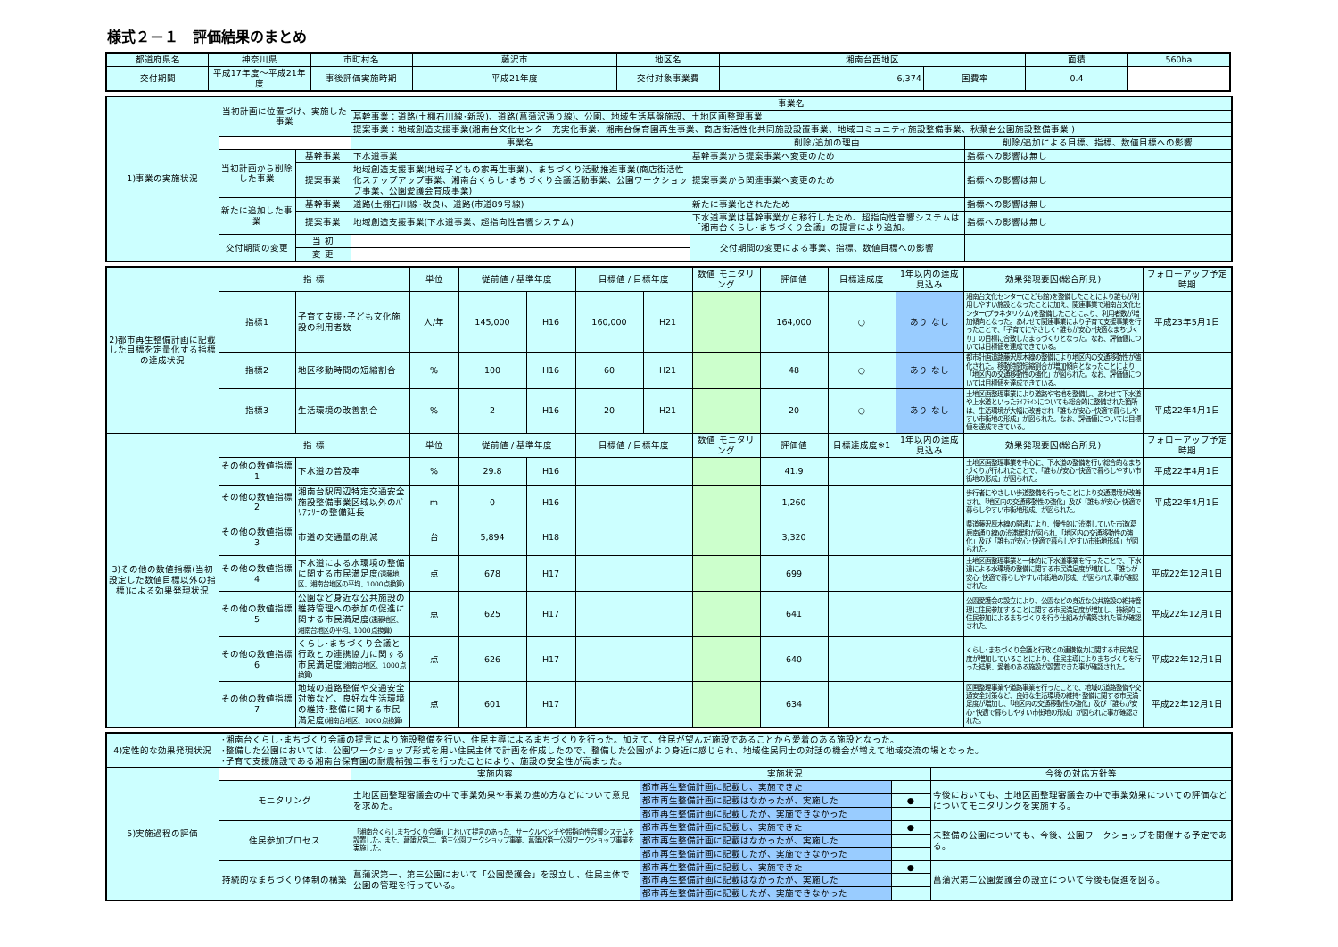様式２－１　評価結果のまとめ
| 都道府県名 | 神奈川県 | 市町村名 | 藤沢市 | 地区名 | 湘南台西地区 | | 面積 | 560ha |
| 交付期間 | 平成17年度～平成21年度 | 事後評価実施時期 | 平成21年度 | 交付対象事業費 | 6,374 | 国費率 | 0.4 | |
| 1)事業の実施状況 | 当初計画に位置づけ、実施した事業 | | 事業名 | | |
| | | | 基幹事業：道路(土棚石川線･新設)、道路(菖蒲沢通り線)、公園、地域生活基盤施設、土地区画整理事業 | | |
| | | | 提案事業：地域創造支援事業(湘南台文化センター充実化事業、湘南台保育園再生事業、商店街活性化共同施設設置事業、地域コミュニティ施設整備事業、秋葉台公園施設整備事業 ) | | |
| | | | 事業名 | 削除/追加の理由 | 削除/追加による目標、指標、数値目標への影響 |
| | 当初計画から削除した事業 | 基幹事業 | 下水道事業 | 基幹事業から提案事業へ変更のため | 指標への影響は無し |
| | | 提案事業 | 地域創造支援事業(地域子どもの家再生事業)、まちづくり活動推進事業(商店街活性化ステップアップ事業、湘南台くらし･まちづくり会議活動事業、公園ワークショップ事業、公園愛護会育成事業) | 提案事業から関連事業へ変更のため | 指標への影響は無し |
| | 新たに追加した事業 | 基幹事業 | 道路(土棚石川線･改良)、道路(市道89号線) | 新たに事業化されたため | 指標への影響は無し |
| | | 提案事業 | 地域創造支援事業(下水道事業、超指向性音響システム) | 下水道事業は基幹事業から移行したため、超指向性音響システムは「湘南台くらし･まちづくり会議」の提言により追加。 | 指標への影響は無し |
| | 交付期間の変更 | 当 初 | | 交付期間の変更による事業、指標、数値目標への影響 | |
| | | 変 更 | | | |
| 2)都市再生整備計画に記載した目標を定量化する指標の達成状況 | 指 標 | | 単位 | 従前値 / 基準年度 | | 目標値 / 目標年度 | | 数値 モニタリング | 評価値 | 目標達成度 | 1年以内の達成見込み | 効果発現要因(総合所見) | フォローアップ予定時期 |
| | 指標1 | 子育て支援･子ども文化施設の利用者数 | 人/年 | 145,000 | H16 | 160,000 | H21 | | 164,000 | ○ | あり なし | 湘南台文化センター(こども館)を整備したことにより誰もが利用しやすい施設となったことに加え、関連事業で湘南台文化センター(プラネタリウム)を整備したことにより、利用者数が増加傾向となった。あわせて関連事業により子育て支援事業を行ったことで、「子育てにやさしく･誰もが安心･快適なまちづくり」の目標に合致したまちづくりとなった。なお、評価値については目標値を達成できている。 | 平成23年5月1日 |
| | 指標2 | 地区移動時間の短縮割合 | % | 100 | H16 | 60 | H21 | | 48 | ○ | あり なし | 都市計画道路藤沢厚木線の整備により地区内の交通移動性が強化された。移動時間短縮割合が増加傾向となったことにより「地区内の交通移動性の強化」が図られた。なお、評価値については目標値を達成できている。 | |
| | 指標3 | 生活環境の改善割合 | % | 2 | H16 | 20 | H21 | | 20 | ○ | あり なし | 土地区画整理事業により道路や宅地を整備し、あわせて下水道や上水道といったﾗｲﾌﾗｲﾝについても総合的に整備された箇所は、生活環境が大幅に改善され「誰もが安心･快適で暮らしやすい市街地の形成」が図られた。なお、評価値については目標値を達成できている。 | 平成22年4月1日 |
| 3)その他の数値指標(当初設定した数値目標以外の指標)による効果発現状況 | 指 標 | | 単位 | 従前値 / 基準年度 | | 目標値 / 目標年度 | | 数値 モニタリング | 評価値 | 目標達成度※1 | 1年以内の達成見込み | 効果発現要因(総合所見) | フォローアップ予定時期 |
| | その他の数値指標1 | 下水道の普及率 | % | 29.8 | H16 | | | | 41.9 | | | 土地区画整理事業を中心に、下水道の整備を行い総合的なまちづくりが行われたことで、「誰もが安心･快適で暮らしやすい市街地の形成」が図られた。 | 平成22年4月1日 |
| | その他の数値指標2 | 湘南台駅周辺特定交通安全施設整備事業区域以外のﾊﾞﾘｱﾌﾘｰの整備延長 | m | 0 | H16 | | | | 1,260 | | | 歩行者にやさしい歩道整備を行ったことにより交通環境が改善され、「地区内の交通移動性の強化」及び「誰もが安心･快適で暮らしやすい市街地形成」が図られた。 | 平成22年4月1日 |
| | その他の数値指標3 | 市道の交通量の削減 | 台 | 5,894 | H18 | | | | 3,320 | | | 県道藤沢厚木線の開通により、慢性的に渋滞していた市道(葛原南通り線)の渋滞緩和が図られ、「地区内の交通移動性の強化」及び「誰もが安心･快適で暮らしやすい市街地形成」が図られた。 | |
| | その他の数値指標4 | 下水道による水環境の整備に関する市民満足度 (遠藤地区、湘南台地区の平均、1000点換算) | 点 | 678 | H17 | | | | 699 | | | 土地区画整理事業と一体的に下水道事業を行ったことで、下水道による水環境の整備に関する市民満足度が増加し、「誰もが安心･快適で暮らしやすい市街地の形成」が図られた事が確認された。 | 平成22年12月1日 |
| | その他の数値指標5 | 公園など身近な公共施設の維持管理への参加の促進に関する市民満足度 (遠藤地区、湘南台地区の平均、1000点換算) | 点 | 625 | H17 | | | | 641 | | | 公園愛護会の設立により、公園などの身近な公共施設の維持管理に住民参加することに関する市民満足度が増加し、持続的に住民参加によるまちづくりを行う仕組みが構築された事が確認された。 | 平成22年12月1日 |
| | その他の数値指標6 | くらし･まちづくり会議と行政との連携協力に関する市民満足度 (湘南台地区、1000点換算) | 点 | 626 | H17 | | | | 640 | | | くらし･まちづくり会議と行政との連携協力に関する市民満足度が増加していることにより、住民主導によりまちづくりを行った結果、愛着のある施設が設置できた事が確認された。 | 平成22年12月1日 |
| | その他の数値指標7 | 地域の道路整備や交通安全対策など、良好な生活環境の維持･整備に関する市民満足度 (湘南台地区、1000点換算) | 点 | 601 | H17 | | | | 634 | | | 区画整理事業や道路事業を行ったことで、地域の道路整備や交通安全対策など、良好な生活環境の維持･整備に関する市民満足度が増加し、「地区内の交通移動性の強化」及び「誰もが安心･快適で暮らしやすい市街地の形成」が図られた事が確認された。 | 平成22年12月1日 |
| 4)定性的な効果発現状況 | ･湘南台くらし･まちづくり会議の提言により施設整備を行い、住民主導によるまちづくりを行った。加えて、住民が望んだ施設であることから愛着のある施設となった。 ･整備した公園においては、公園ワークショップ形式を用い住民主体で計画を作成したので、整備した公園がより身近に感じられ、地域住民同士の対話の機会が増えて地域交流の場となった。 ･子育て支援施設である湘南台保育園の耐震補強工事を行ったことにより、施設の安全性が高まった。 | | | | |
| 5)実施過程の評価 | | 実施内容 | 実施状況 | | 今後の対応方針等 |
| | モニタリング | 土地区画整理審議会の中で事業効果や事業の進め方などについて意見を求めた。 | 都市再生整備計画に記載し、実施できた | | 今後においても、土地区画整理審議会の中で事業効果についての評価などについてモニタリングを実施する。 |
| | | | 都市再生整備計画に記載はなかったが、実施した | ● | |
| | | | 都市再生整備計画に記載したが、実施できなかった | | |
| | 住民参加プロセス | 「湘南台くらしまちづくり会議」において提言のあった、サークルベンチや超指向性音響システムを設置した。また、菖蒲沢第二、第三公園ワークショップ事業、菖蒲沢第一公園ワークショップ事業を実施した。 | 都市再生整備計画に記載し、実施できた | ● | 未整備の公園についても、今後、公園ワークショップを開催する予定である。 |
| | | | 都市再生整備計画に記載はなかったが、実施した | | |
| | | | 都市再生整備計画に記載したが、実施できなかった | | |
| | 持続的なまちづくり体制の構築 | 菖蒲沢第一、第三公園において「公園愛護会」を設立し、住民主体で公園の管理を行っている。 | 都市再生整備計画に記載し、実施できた | ● | 菖蒲沢第二公園愛護会の設立について今後も促進を図る。 |
| | | | 都市再生整備計画に記載はなかったが、実施した | | |
| | | | 都市再生整備計画に記載したが、実施できなかった | | |